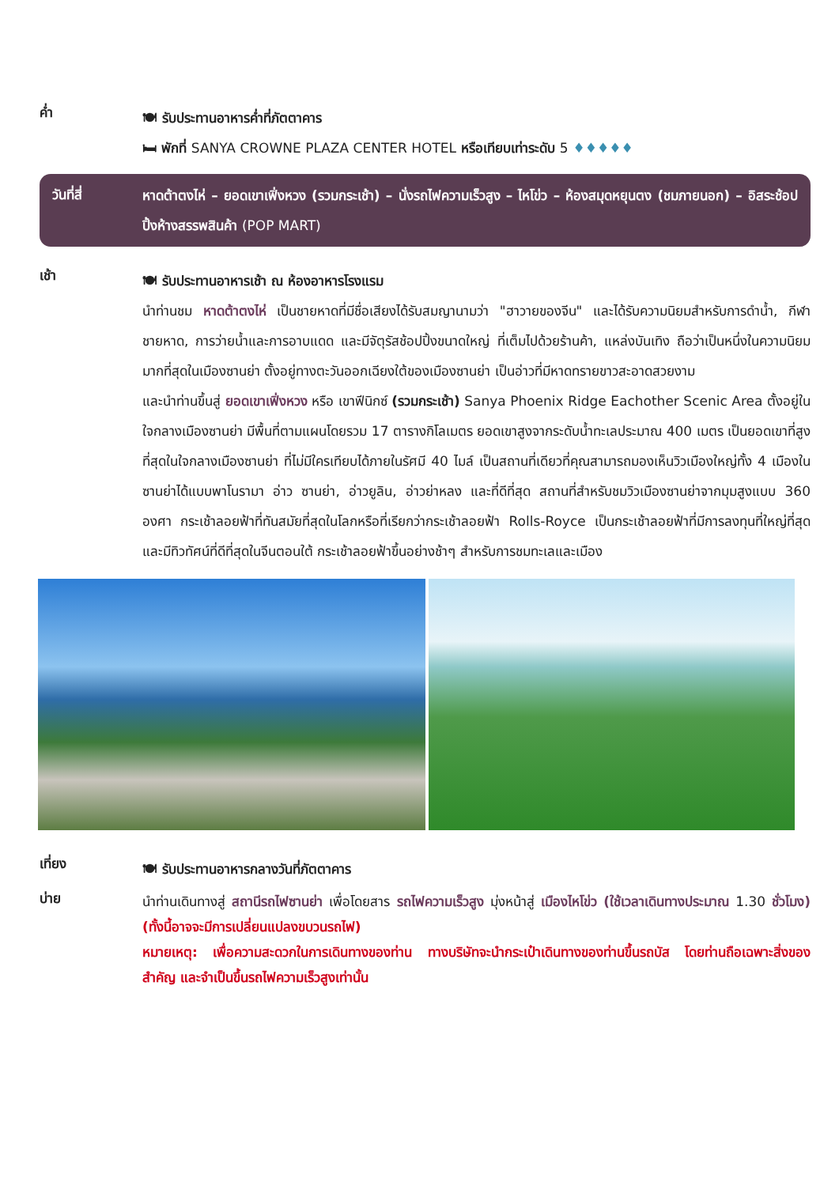ค่ำ
🍽 รับประทานอาหารค่ำที่ภัตตาคาร
🛏 พักที่ SANYA CROWNE PLAZA CENTER HOTEL หรือเทียบเท่าระดับ 5 ♦♦♦♦♦
วันที่สี่
หาดต้าตงไห่ – ยอดเขาเฟิ่งหวง (รวมกระเช้า) – นั่งรถไฟความเร็วสูง – ไหโข่ว – ห้องสมุดหยุนตง (ชมภายนอก) – อิสระช้อปปิ้งห้างสรรพสินค้า (POP MART)
เช้า
🍽 รับประทานอาหารเช้า ณ ห้องอาหารโรงแรม
นำท่านชม หาดต้าตงไห่ เป็นชายหาดที่มีชื่อเสียงได้รับสมญานามว่า "ฮาวายของจีน" และได้รับความนิยมสำหรับการดำน้ำ, กีฬาชายหาด, การว่ายน้ำและการอาบแดด และมีจัตุรัสช้อปปิ้งขนาดใหญ่ ที่เต็มไปด้วยร้านค้า, แหล่งบันเทิง ถือว่าเป็นหนึ่งในความนิยมมากที่สุดในเมืองซานย่า ตั้งอยู่ทางตะวันออกเฉียงใต้ของเมืองซานย่า เป็นอ่าวที่มีหาดทรายขาวสะอาดสวยงาม
และนำท่านขึ้นสู่ ยอดเขาเฟิ่งหวง หรือ เขาฟีนิกซ์ (รวมกระเช้า) Sanya Phoenix Ridge Eachother Scenic Area ตั้งอยู่ในใจกลางเมืองซานย่า มีพื้นที่ตามแผนโดยรวม 17 ตารางกิโลเมตร ยอดเขาสูงจากระดับน้ำทะเลประมาณ 400 เมตร เป็นยอดเขาที่สูงที่สุดในใจกลางเมืองซานย่า ที่ไม่มีใครเทียบได้ภายในรัศมี 40 ไมล์ เป็นสถานที่เดียวที่คุณสามารถมองเห็นวิวเมืองใหญ่ทั้ง 4 เมืองในซานย่าได้แบบพาโนรามา อ่าว ซานย่า, อ่าวยูลิน, อ่าวย่าหลง และที่ดีที่สุด สถานที่สำหรับชมวิวเมืองซานย่าจากมุมสูงแบบ 360 องศา กระเช้าลอยฟ้าที่ทันสมัยที่สุดในโลกหรือที่เรียกว่ากระเช้าลอยฟ้า Rolls-Royce เป็นกระเช้าลอยฟ้าที่มีการลงทุนที่ใหญ่ที่สุดและมีทิวทัศน์ที่ดีที่สุดในจีนตอนใต้ กระเช้าลอยฟ้าขึ้นอย่างช้าๆ สำหรับการชมทะเลและเมือง
เที่ยง
🍽 รับประทานอาหารกลางวันที่ภัตตาคาร
บ่าย
นำท่านเดินทางสู่ สถานีรถไฟซานย่า เพื่อโดยสาร รถไฟความเร็วสูง มุ่งหน้าสู่ เมืองไหโข่ว (ใช้เวลาเดินทางประมาณ 1.30 ชั่วโมง) (ทั้งนี้อาจจะมีการเปลี่ยนแปลงขบวนรถไฟ)
หมายเหตุ: เพื่อความสะดวกในการเดินทางของท่าน ทางบริษัทจะนำกระเป๋าเดินทางของท่านขึ้นรถบัส โดยท่านถือเฉพาะสิ่งของสำคัญ และจำเป็นขึ้นรถไฟความเร็วสูงเท่านั้น